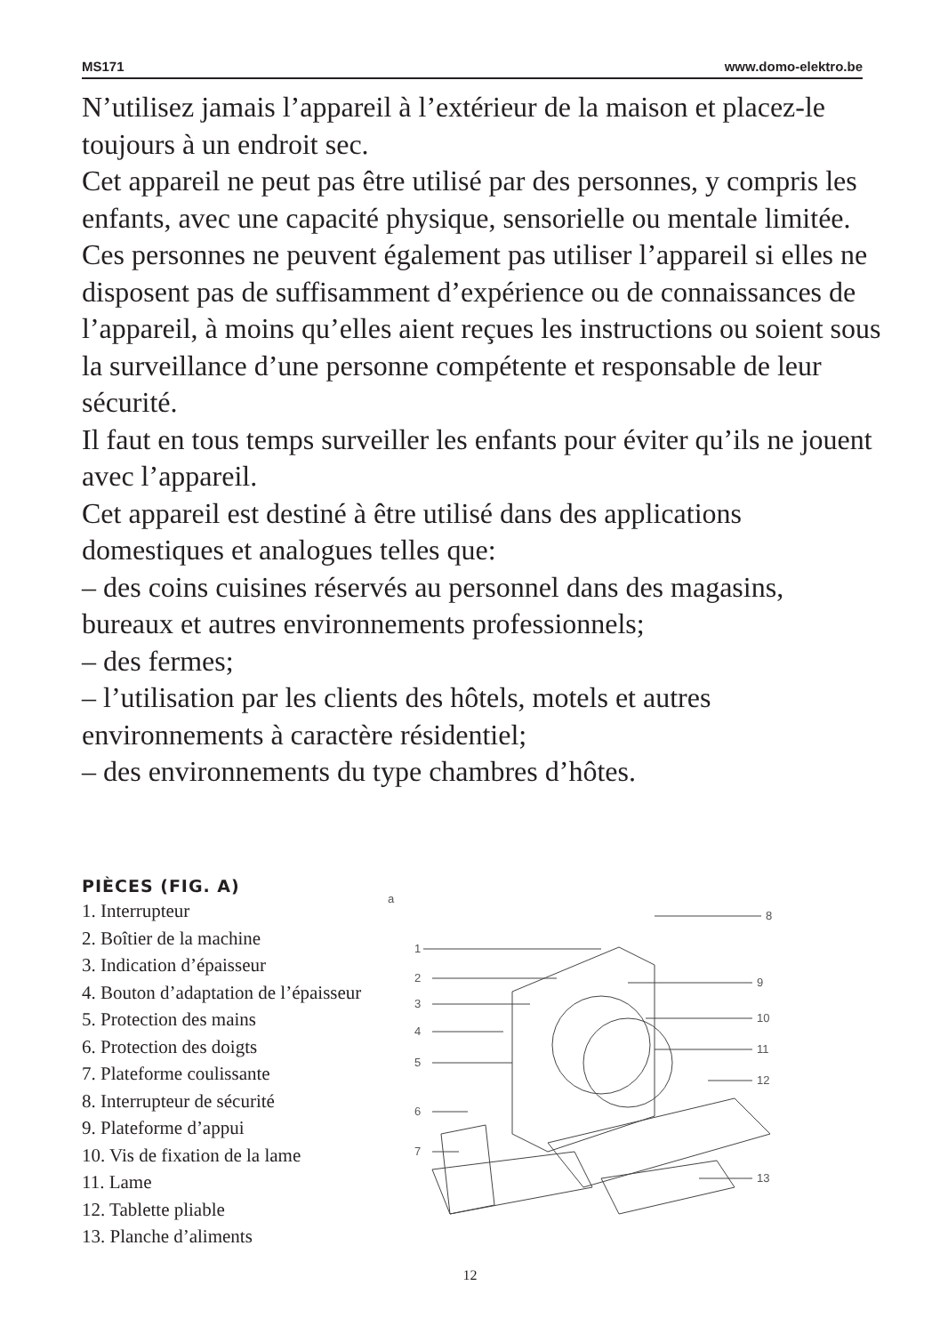MS171 www.domo-elektro.be
N’utilisez jamais l’appareil à l’extérieur de la maison et placez-le toujours à un endroit sec.
Cet appareil ne peut pas être utilisé par des personnes, y compris les enfants, avec une capacité physique, sensorielle ou mentale limitée. Ces personnes ne peuvent également pas utiliser l’appareil si elles ne disposent pas de suffisamment d’expérience ou de connaissances de l’appareil, à moins qu’elles aient reçues les instructions ou soient sous la surveillance d’une personne compétente et responsable de leur sécurité.
Il faut en tous temps surveiller les enfants pour éviter qu’ils ne jouent avec l’appareil.
Cet appareil est destiné à être utilisé dans des applications domestiques et analogues telles que:
– des coins cuisines réservés au personnel dans des magasins, bureaux et autres environnements professionnels;
– des fermes;
– l’utilisation par les clients des hôtels, motels et autres environnements à caractère résidentiel;
– des environnements du type chambres d’hôtes.
PIÈCES (FIG. A)
1. Interrupteur
2. Boîtier de la machine
3. Indication d’épaisseur
4. Bouton d’adaptation de l’épaisseur
5. Protection des mains
6. Protection des doigts
7. Plateforme coulissante
8. Interrupteur de sécurité
9. Plateforme d’appui
10. Vis de fixation de la lame
11. Lame
12. Tablette pliable
13. Planche d’aliments
a
1
2
3
4
5
6
7
8
9
10
11
12
13
12